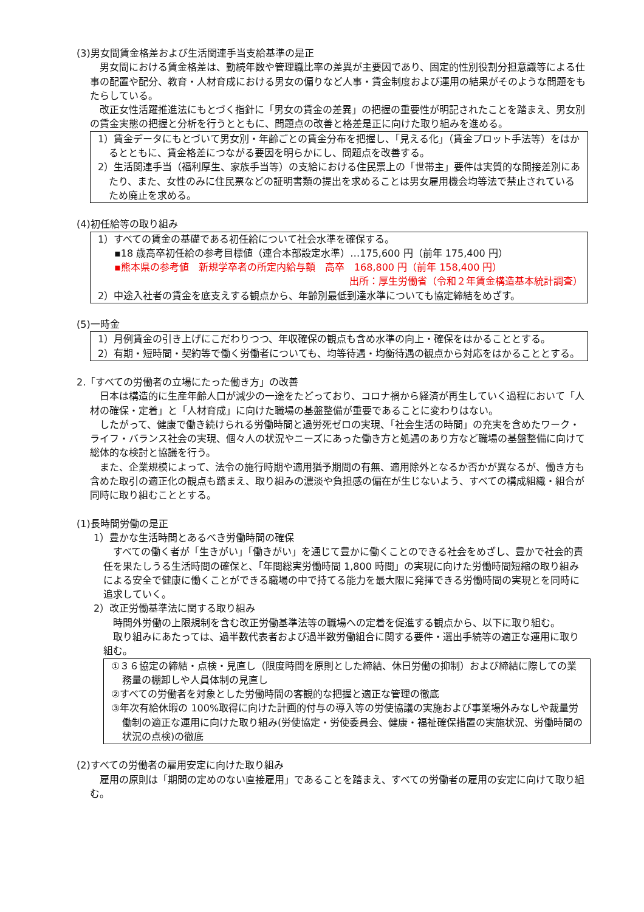(3)男女間賃金格差および生活関連手当支給基準の是正
男女間における賃金格差は、勤続年数や管理職比率の差異が主要因であり、固定的性別役割分担意識等による仕事の配置や配分、教育・人材育成における男女の偏りなど人事・賃金制度および運用の結果がそのような問題をもたらしている。
改正女性活躍推進法にもとづく指針に「男女の賃金の差異」の把握の重要性が明記されたことを踏まえ、男女別の賃金実態の把握と分析を行うとともに、問題点の改善と格差是正に向けた取り組みを進める。
1）賃金データにもとづいて男女別・年齢ごとの賃金分布を把握し、「見える化」（賃金プロット手法等）をはかるとともに、賃金格差につながる要因を明らかにし、問題点を改善する。
2）生活関連手当（福利厚生、家族手当等）の支給における住民票上の「世帯主」要件は実質的な間接差別にあたり、また、女性のみに住民票などの証明書類の提出を求めることは男女雇用機会均等法で禁止されているため廃止を求める。
(4)初任給等の取り組み
1）すべての賃金の基礎である初任給について社会水準を確保する。
▪18 歳高卒初任給の参考目標値（連合本部設定水準）…175,600 円（前年 175,400 円）
▪熊本県の参考値　新規学卒者の所定内給与額　高卒　168,800 円（前年 158,400 円）
出所：厚生労働省（令和２年賃金構造基本統計調査）
2）中途入社者の賃金を底支えする観点から、年齢別最低到達水準についても協定締結をめざす。
(5)一時金
1）月例賃金の引き上げにこだわりつつ、年収確保の観点も含め水準の向上・確保をはかることとする。
2）有期・短時間・契約等で働く労働者についても、均等待遇・均衡待遇の観点から対応をはかることとする。
2.「すべての労働者の立場にたった働き方」の改善
日本は構造的に生産年齢人口が減少の一途をたどっており、コロナ禍から経済が再生していく過程において「人材の確保・定着」と「人材育成」に向けた職場の基盤整備が重要であることに変わりはない。
したがって、健康で働き続けられる労働時間と過労死ゼロの実現、「社会生活の時間」の充実を含めたワーク・ライフ・バランス社会の実現、個々人の状況やニーズにあった働き方と処遇のあり方など職場の基盤整備に向けて総体的な検討と協議を行う。
また、企業規模によって、法令の施行時期や適用猶予期間の有無、適用除外となるか否かが異なるが、働き方も含めた取引の適正化の観点も踏まえ、取り組みの濃淡や負担感の偏在が生じないよう、すべての構成組織・組合が同時に取り組むこととする。
(1)長時間労働の是正
1）豊かな生活時間とあるべき労働時間の確保
すべての働く者が「生きがい」「働きがい」を通じて豊かに働くことのできる社会をめざし、豊かで社会的責任を果たしうる生活時間の確保と、「年間総実労働時間 1,800 時間」の実現に向けた労働時間短縮の取り組みによる安全で健康に働くことができる職場の中で持てる能力を最大限に発揮できる労働時間の実現とを同時に追求していく。
2）改正労働基準法に関する取り組み
時間外労働の上限規制を含む改正労働基準法等の職場への定着を促進する観点から、以下に取り組む。
取り組みにあたっては、過半数代表者および過半数労働組合に関する要件・選出手続等の適正な運用に取り組む。
①３６協定の締結・点検・見直し（限度時間を原則とした締結、休日労働の抑制）および締結に際しての業務量の棚卸しや人員体制の見直し
②すべての労働者を対象とした労働時間の客観的な把握と適正な管理の徹底
③年次有給休暇の 100%取得に向けた計画的付与の導入等の労使協議の実施および事業場外みなしや裁量労働制の適正な運用に向けた取り組み(労使協定・労使委員会、健康・福祉確保措置の実施状況、労働時間の状況の点検)の徹底
(2)すべての労働者の雇用安定に向けた取り組み
雇用の原則は「期間の定めのない直接雇用」であることを踏まえ、すべての労働者の雇用の安定に向けて取り組む。